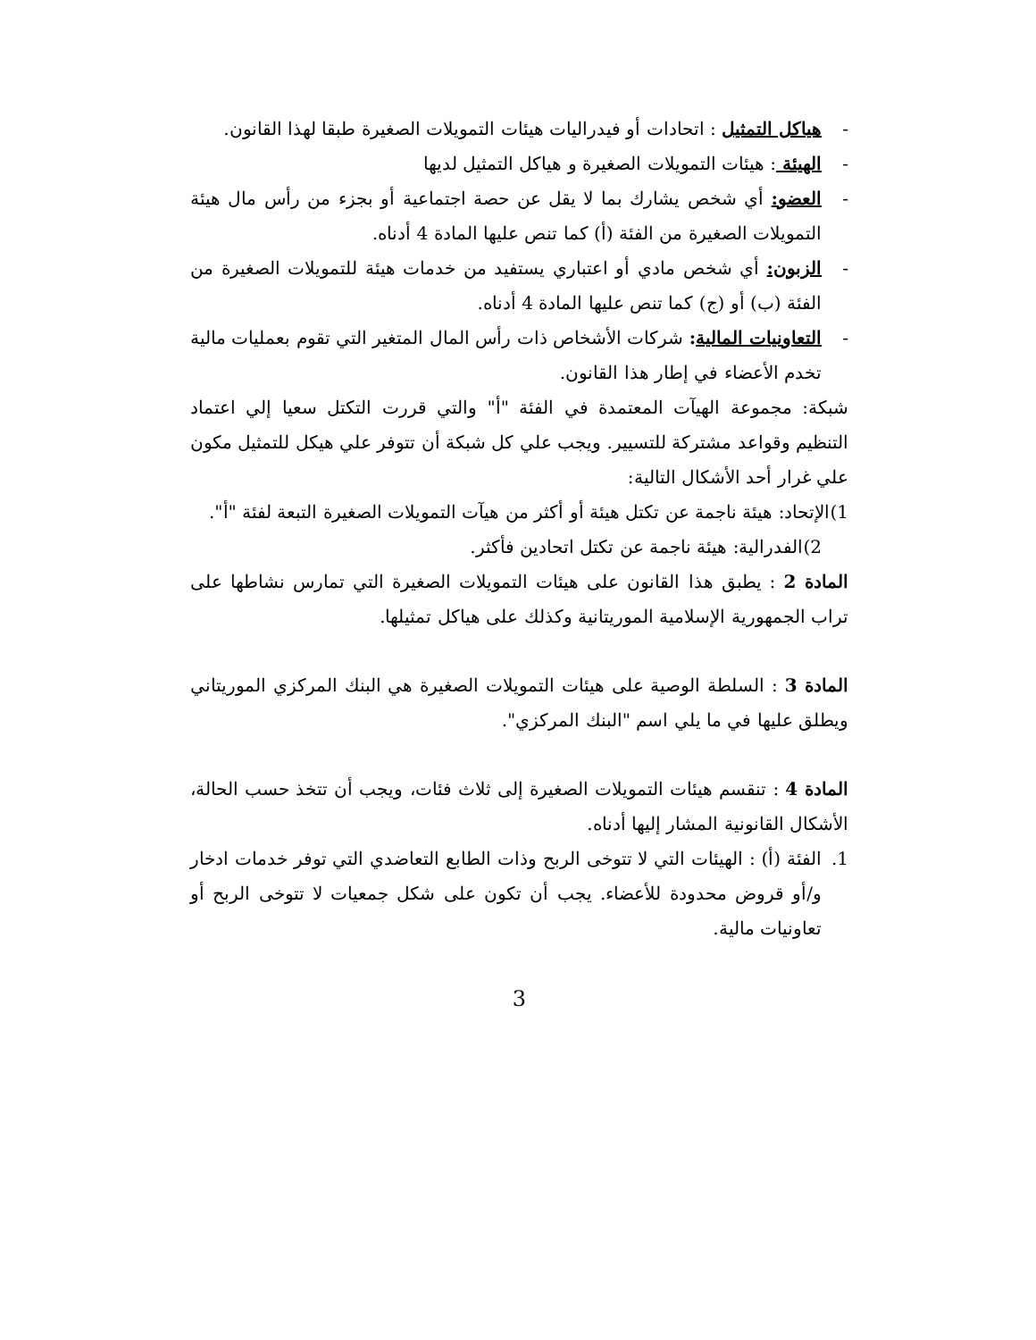- هياكل التمثيل : اتحادات أو فيدراليات هيئات التمويلات الصغيرة طبقا لهذا القانون.
- الهيئة : هيئات التمويلات الصغيرة و هياكل التمثيل لديها
- العضو: أي شخص يشارك بما لا يقل عن حصة اجتماعية أو بجزء من رأس مال هيئة التمويلات الصغيرة من الفئة (أ) كما تنص عليها المادة 4 أدناه.
- الزبون: أي شخص مادي أو اعتباري يستفيد من خدمات هيئة للتمويلات الصغيرة من الفئة (ب) أو (ج) كما تنص عليها المادة 4 أدناه.
- التعاونيات المالية: شركات الأشخاص ذات رأس المال المتغير التي تقوم بعمليات مالية تخدم الأعضاء في إطار هذا القانون.
شبكة: مجموعة الهيآت المعتمدة في الفئة "أ" والتي قررت التكتل سعيا إلي اعتماد التنظيم وقواعد مشتركة للتسيير. ويجب علي كل شبكة أن تتوفر علي هيكل للتمثيل مكون علي غرار أحد الأشكال التالية:
1)الإتحاد: هيئة ناجمة عن تكتل هيئة أو أكثر من هيآت التمويلات الصغيرة التبعة لفئة "أ".
2)الفدرالية: هيئة ناجمة عن تكتل اتحادين فأكثر.
المادة 2 : يطبق هذا القانون على هيئات التمويلات الصغيرة التي تمارس نشاطها على تراب الجمهورية الإسلامية الموريتانية وكذلك على هياكل تمثيلها.
المادة 3 : السلطة الوصية على هيئات التمويلات الصغيرة هي البنك المركزي الموريتاني ويطلق عليها في ما يلي اسم "البنك المركزي".
المادة 4 : تنقسم هيئات التمويلات الصغيرة إلى ثلاث فئات، ويجب أن تتخذ حسب الحالة، الأشكال القانونية المشار إليها أدناه.
1. الفئة (أ) : الهيئات التي لا تتوخى الربح وذات الطابع التعاضدي التي توفر خدمات ادخار و/أو قروض محدودة للأعضاء. يجب أن تكون على شكل جمعيات لا تتوخى الربح أو تعاونيات مالية.
3